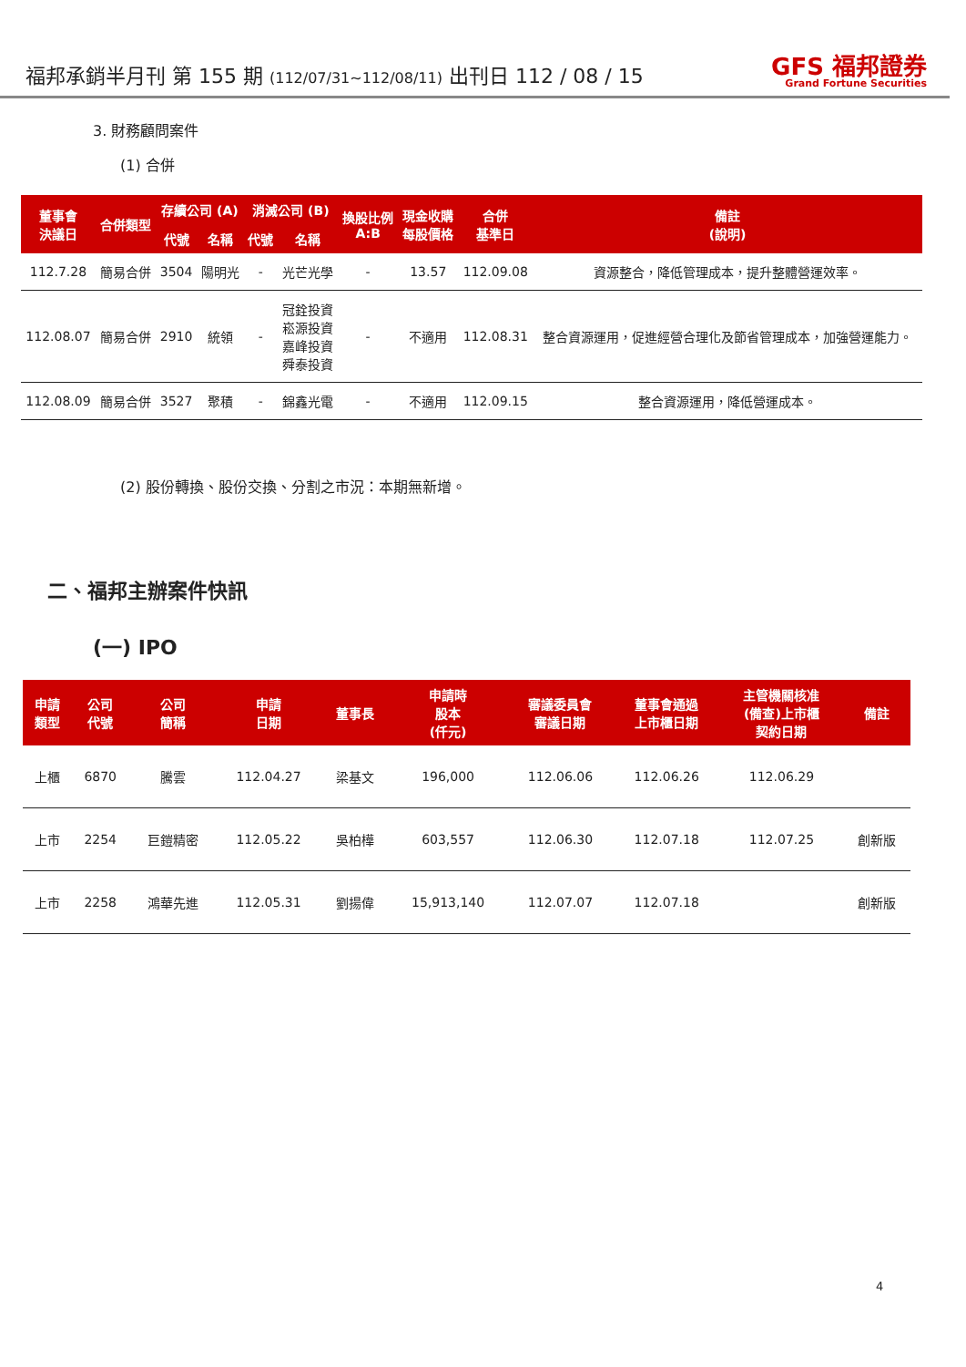福邦承銷半月刊 第 155 期 (112/07/31~112/08/11) 出刊日 112 / 08 / 15
GFS 福邦證券
Grand Fortune Securities
3. 財務顧問案件
(1) 合併
| 董事會 決議日 | 合併類型 | 存續公司 (A) | | 消滅公司 (B) | | 換股比例 A:B | 現金收購 每股價格 | 合併 基準日 | 備註 (說明) |
| --- | --- | --- | --- | --- | --- | --- | --- | --- | --- |
| | | 代號 | 名稱 | 代號 | 名稱 | | | | |
| 112.7.28 | 簡易合併 | 3504 | 陽明光 | - | 光芒光學 | - | 13.57 | 112.09.08 | 資源整合，降低管理成本，提升整體營運效率。 |
| 112.08.07 | 簡易合併 | 2910 | 統領 | - | 冠銓投資 崧源投資 嘉峰投資 舜泰投資 | - | 不適用 | 112.08.31 | 整合資源運用，促進經營合理化及節省管理成本，加強營運能力。 |
| 112.08.09 | 簡易合併 | 3527 | 聚積 | - | 錦鑫光電 | - | 不適用 | 112.09.15 | 整合資源運用，降低營運成本。 |
(2) 股份轉換、股份交換、分割之市況：本期無新增。
二、福邦主辦案件快訊
(一) IPO
| 申請 類型 | 公司 代號 | 公司 簡稱 | 申請 日期 | 董事長 | 申請時 股本 (仟元) | 審議委員會 審議日期 | 董事會通過 上市櫃日期 | 主管機關核准 (備查)上市櫃 契約日期 | 備註 |
| --- | --- | --- | --- | --- | --- | --- | --- | --- | --- |
| 上櫃 | 6870 | 騰雲 | 112.04.27 | 梁基文 | 196,000 | 112.06.06 | 112.06.26 | 112.06.29 | |
| 上市 | 2254 | 巨鎧精密 | 112.05.22 | 吳柏樺 | 603,557 | 112.06.30 | 112.07.18 | 112.07.25 | 創新版 |
| 上市 | 2258 | 鴻華先進 | 112.05.31 | 劉揚偉 | 15,913,140 | 112.07.07 | 112.07.18 | | 創新版 |
4